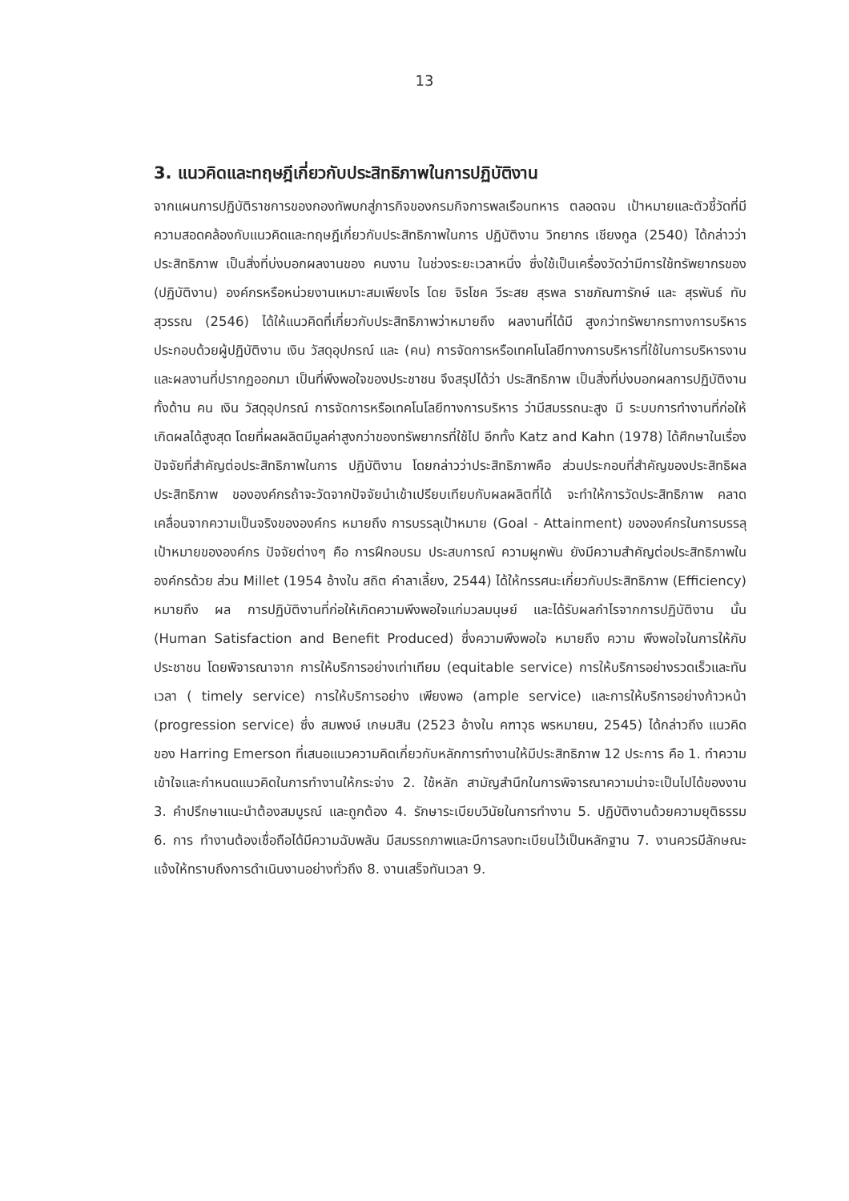13
3. แนวคิดและทฤษฎีเกี่ยวกับประสิทธิภาพในการปฏิบัติงาน
จากแผนการปฏิบัติราชการของกองทัพบกสู่ภารกิจของกรมกิจการพลเรือนทหาร ตลอดจน เป้าหมายและตัวชี้วัดที่มีความสอดคล้องกับแนวคิดและทฤษฎีเกี่ยวกับประสิทธิภาพในการ ปฏิบัติงาน วิทยากร เชียงกูล (2540) ได้กล่าวว่า ประสิทธิภาพ เป็นสิ่งที่บ่งบอกผลงานของ คนงาน ในช่วงระยะเวลาหนึ่ง ซึ่งใช้เป็นเครื่องวัดว่ามีการใช้ทรัพยากรของ (ปฏิบัติงาน) องค์กรหรือหน่วยงานเหมาะสมเพียงไร โดย จิรโชค วีระสย สุรพล ราชภัณฑารักษ์ และ สุรพันธ์ ทับสุวรรณ (2546) ได้ให้แนวคิดที่เกี่ยวกับประสิทธิภาพว่าหมายถึง ผลงานที่ได้มี สูงกว่าทรัพยากรทางการบริหาร ประกอบด้วยผู้ปฏิบัติงาน เงิน วัสดุอุปกรณ์ และ (คน) การจัดการหรือเทคโนโลยีทางการบริหารที่ใช้ในการบริหารงานและผลงานที่ปรากฏออกมา เป็นที่พึงพอใจของประชาชน จึงสรุปได้ว่า ประสิทธิภาพ เป็นสิ่งที่บ่งบอกผลการปฏิบัติงาน ทั้งด้าน คน เงิน วัสดุอุปกรณ์ การจัดการหรือเทคโนโลยีทางการบริหาร ว่ามีสมรรถนะสูง มี ระบบการทำงานที่ก่อให้เกิดผลได้สูงสุด โดยที่ผลผลิตมีมูลค่าสูงกว่าของทรัพยากรที่ใช้ไป อีกทั้ง Katz and Kahn (1978) ได้ศึกษาในเรื่องปัจจัยที่สำคัญต่อประสิทธิภาพในการ ปฏิบัติงาน โดยกล่าวว่าประสิทธิภาพคือ ส่วนประกอบที่สำคัญของประสิทธิผล ประสิทธิภาพ ขององค์กรถ้าจะวัดจากปัจจัยนำเข้าเปรียบเทียบกับผลผลิตที่ได้ จะทำให้การวัดประสิทธิภาพ คลาดเคลื่อนจากความเป็นจริงขององค์กร หมายถึง การบรรลุเป้าหมาย (Goal - Attainment) ขององค์กรในการบรรลุเป้าหมายขององค์กร ปัจจัยต่างๆ คือ การฝึกอบรม ประสบการณ์ ความผูกพัน ยังมีความสำคัญต่อประสิทธิภาพในองค์กรด้วย ส่วน Millet (1954 อ้างใน สถิต คำลาเลี้ยง, 2544) ได้ให้ทรรศนะเกี่ยวกับประสิทธิภาพ (Efficiency) หมายถึง ผล การปฏิบัติงานที่ก่อให้เกิดความพึงพอใจแก่มวลมนุษย์ และได้รับผลกำไรจากการปฏิบัติงาน นั้น (Human Satisfaction and Benefit Produced) ซึ่งความพึงพอใจ หมายถึง ความ พึงพอใจในการให้กับประชาชน โดยพิจารณาจาก การให้บริการอย่างเท่าเทียม (equitable service) การให้บริการอย่างรวดเร็วและทันเวลา ( timely service) การให้บริการอย่าง เพียงพอ (ample service) และการให้บริการอย่างก้าวหน้า (progression service) ซึ่ง สมพงษ์ เกษมสิน (2523 อ้างใน คฑาวุธ พรหมายน, 2545) ได้กล่าวถึง แนวคิดของ Harring Emerson ที่เสนอแนวความคิดเกี่ยวกับหลักการทำงานให้มีประสิทธิภาพ 12 ประการ คือ 1. ทำความเข้าใจและกำหนดแนวคิดในการทำงานให้กระจ่าง 2. ใช้หลัก สามัญสำนึกในการพิจารณาความน่าจะเป็นไปได้ของงาน 3. คำปรึกษาแนะนำต้องสมบูรณ์ และถูกต้อง 4. รักษาระเบียบวินัยในการทำงาน 5. ปฏิบัติงานด้วยความยุติธรรม 6. การ ทำงานต้องเชื่อถือได้มีความฉับพลัน มีสมรรถภาพและมีการลงทะเบียนไว้เป็นหลักฐาน 7. งานควรมีลักษณะแจ้งให้ทราบถึงการดำเนินงานอย่างทั่วถึง 8. งานเสร็จทันเวลา 9.